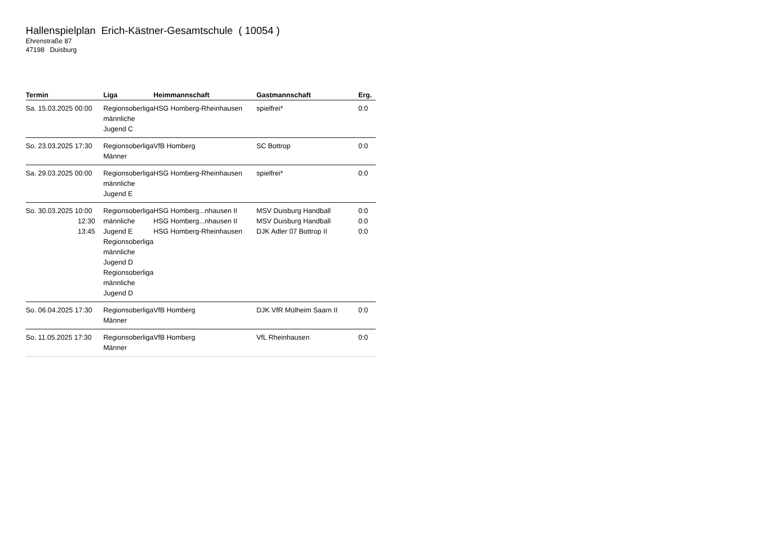Hallenspielplan Erich-Kästner-Gesamtschule ( 10054 )
Ehrenstraße 87
47198 Duisburg
| Termin | Liga | Heimmannschaft | Gastmannschaft | Erg. |
| --- | --- | --- | --- | --- |
| Sa. 15.03.2025 00:00 | Regionsoberliga männliche Jugend C | HSG Homberg-Rheinhausen | spielfrei* | 0:0 |
| So. 23.03.2025 17:30 | Regionsoberliga Männer | VfB Homberg | SC Bottrop | 0:0 |
| Sa. 29.03.2025 00:00 | Regionsoberliga männliche Jugend E | HSG Homberg-Rheinhausen | spielfrei* | 0:0 |
| So. 30.03.2025 10:00 12:30 13:45 | Regionsoberliga männliche Jugend E Regionsoberliga männliche Jugend D Regionsoberliga männliche Jugend D | HSG Homberg...nhausen II HSG Homberg...nhausen II HSG Homberg-Rheinhausen | MSV Duisburg Handball MSV Duisburg Handball DJK Adler 07 Bottrop II | 0:0 0:0 0:0 |
| So. 06.04.2025 17:30 | Regionsoberliga Männer | VfB Homberg | DJK VfR Mülheim Saarn II | 0:0 |
| So. 11.05.2025 17:30 | Regionsoberliga Männer | VfB Homberg | VfL Rheinhausen | 0:0 |